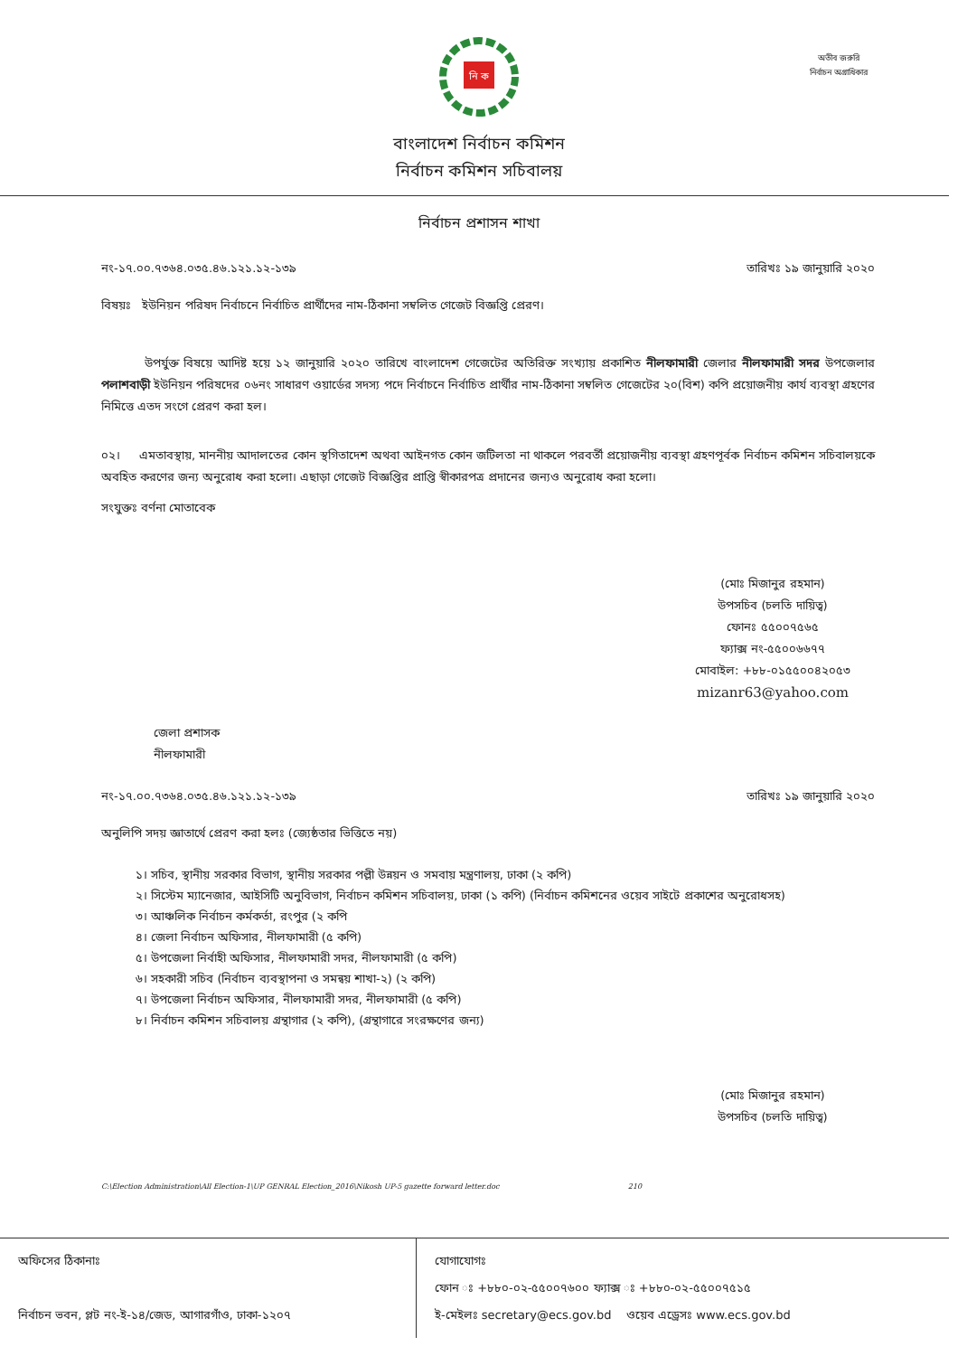অতীব জরুরি
নির্বাচন অগ্রাধিকার
নি ক
বাংলাদেশ নির্বাচন কমিশন
নির্বাচন কমিশন সচিবালয়
নির্বাচন প্রশাসন শাখা
নং-১৭.০০.৭৩৬৪.০৩৫.৪৬.১২১.১২-১৩৯ তারিখঃ ১৯ জানুয়ারি ২০২০
বিষয়ঃ ইউনিয়ন পরিষদ নির্বাচনে নির্বাচিত প্রার্থীদের নাম-ঠিকানা সম্বলিত গেজেট বিজ্ঞপ্তি প্রেরণ।
উপর্যুক্ত বিষয়ে আদিষ্ট হয়ে ১২ জানুয়ারি ২০২০ তারিখে বাংলাদেশ গেজেটের অতিরিক্ত সংখ্যায় প্রকাশিত নীলফামারী জেলার নীলফামারী সদর উপজেলার পলাশবাড়ী ইউনিয়ন পরিষদের ০৬নং সাধারণ ওয়ার্ডের সদস্য পদে নির্বাচনে নির্বাচিত প্রার্থীর নাম-ঠিকানা সম্বলিত গেজেটের ২০(বিশ) কপি প্রয়োজনীয় কার্য ব্যবস্থা গ্রহণের নিমিত্তে এতদ সংগে প্রেরণ করা হল।
০২। এমতাবস্থায়, মাননীয় আদালতের কোন স্থগিতাদেশ অথবা আইনগত কোন জটিলতা না থাকলে পরবর্তী প্রয়োজনীয় ব্যবস্থা গ্রহণপূর্বক নির্বাচন কমিশন সচিবালয়কে অবহিত করণের জন্য অনুরোধ করা হলো। এছাড়া গেজেট বিজ্ঞপ্তির প্রাপ্তি স্বীকারপত্র প্রদানের জন্যও অনুরোধ করা হলো।
সংযুক্তঃ বর্ণনা মোতাবেক
(মোঃ মিজানুর রহমান)
উপসচিব (চলতি দায়িত্ব)
ফোনঃ ৫৫০০৭৫৬৫
ফ্যাক্স নং-৫৫০০৬৬৭৭
মোবাইল: +৮৮-০১৫৫০০৪২০৫৩
mizanr63@yahoo.com
জেলা প্রশাসক
নীলফামারী
নং-১৭.০০.৭৩৬৪.০৩৫.৪৬.১২১.১২-১৩৯ তারিখঃ ১৯ জানুয়ারি ২০২০
অনুলিপি সদয় জ্ঞাতার্থে প্রেরণ করা হলঃ (জ্যেষ্ঠতার ভিত্তিতে নয়)
১। সচিব, স্থানীয় সরকার বিভাগ, স্থানীয় সরকার পল্লী উন্নয়ন ও সমবায় মন্ত্রণালয়, ঢাকা (২ কপি)
২। সিস্টেম ম্যানেজার, আইসিটি অনুবিভাগ, নির্বাচন কমিশন সচিবালয়, ঢাকা (১ কপি) (নির্বাচন কমিশনের ওয়েব সাইটে প্রকাশের অনুরোধসহ)
৩। আঞ্চলিক নির্বাচন কর্মকর্তা, রংপুর (২ কপি
৪। জেলা নির্বাচন অফিসার, নীলফামারী (৫ কপি)
৫। উপজেলা নির্বাহী অফিসার, নীলফামারী সদর, নীলফামারী (৫ কপি)
৬। সহকারী সচিব (নির্বাচন ব্যবস্থাপনা ও সমন্বয় শাখা-২) (২ কপি)
৭। উপজেলা নির্বাচন অফিসার, নীলফামারী সদর, নীলফামারী (৫ কপি)
৮। নির্বাচন কমিশন সচিবালয় গ্রন্থাগার (২ কপি), (গ্রন্থাগারে সংরক্ষণের জন্য)
(মোঃ মিজানুর রহমান)
উপসচিব (চলতি দায়িত্ব)
C:\Election Administration\All Election-1\UP GENRAL Election_2016\Nikosh UP-5 gazette forward letter.doc 210
অফিসের ঠিকানাঃ
নির্বাচন ভবন, প্লট নং-ই-১৪/জেড, আগারগাঁও, ঢাকা-১২০৭
যোগাযোগঃ
ফোন ঃ +৮৮০-০২-৫৫০০৭৬০০ ফ্যাক্স ঃ +৮৮০-০২-৫৫০০৭৫১৫
ই-মেইলঃ secretary@ecs.gov.bd ওয়েব এড্রেসঃ www.ecs.gov.bd